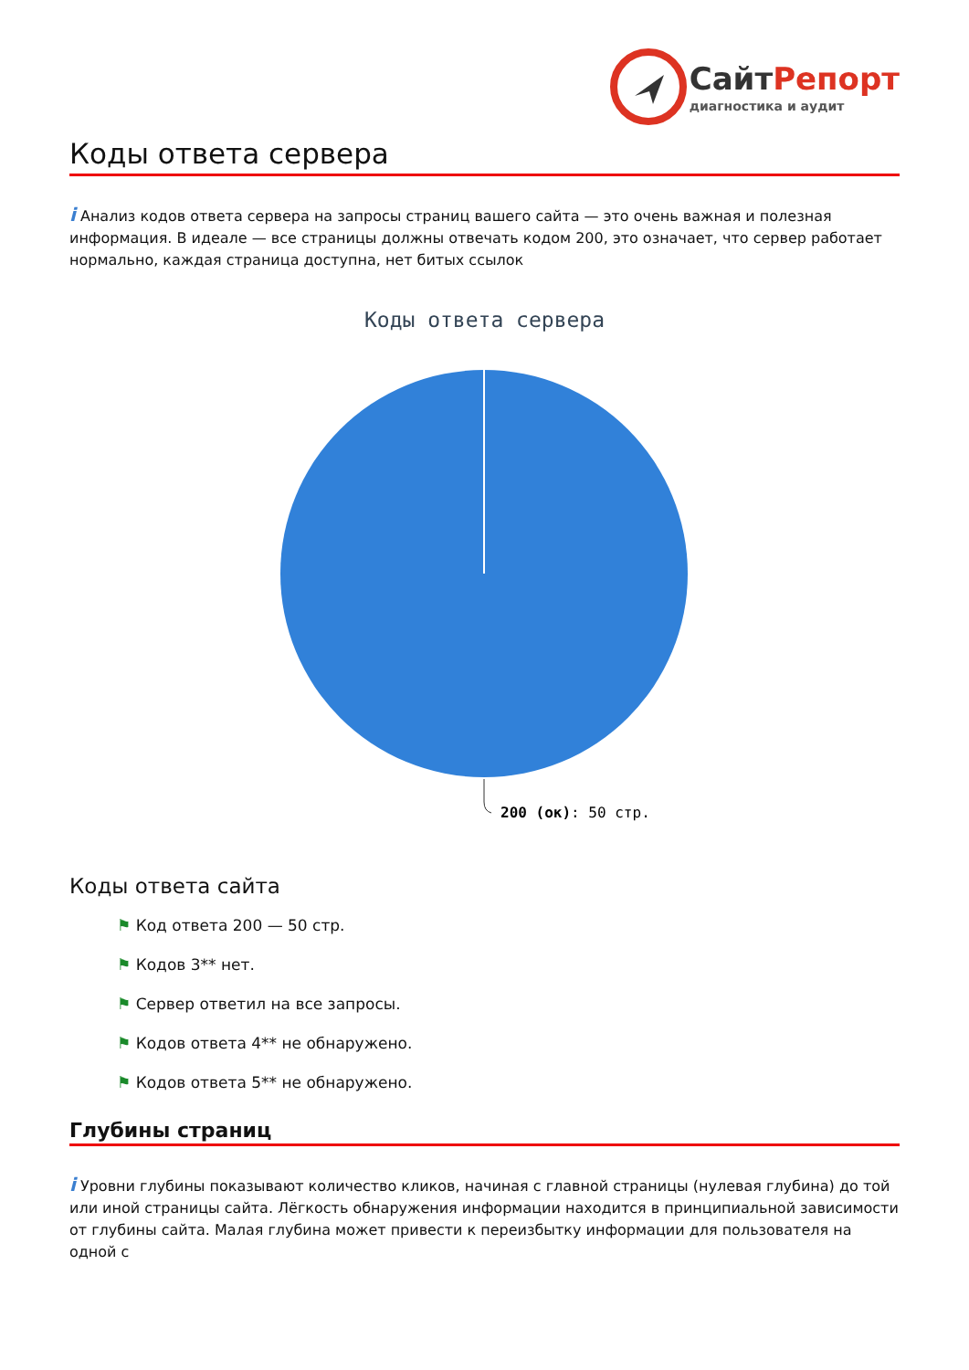Сайт Репорт
диагностика и аудит
Коды ответа сервера
i Анализ кодов ответа сервера на запросы страниц вашего сайта — это очень важная и полезная информация. В идеале — все страницы должны отвечать кодом 200, это означает, что сервер работает нормально, каждая страница доступна, нет битых ссылок
Коды ответа сервера
200 (ок): 50 стр.
Коды ответа сайта
⚑ Код ответа 200 — 50 стр.
⚑ Кодов 3** нет.
⚑ Сервер ответил на все запросы.
⚑ Кодов ответа 4** не обнаружено.
⚑ Кодов ответа 5** не обнаружено.
Глубины страниц
i Уровни глубины показывают количество кликов, начиная с главной страницы (нулевая глубина) до той или иной страницы сайта. Лёгкость обнаружения информации находится в принципиальной зависимости от глубины сайта. Малая глубина может привести к переизбытку информации для пользователя на одной с